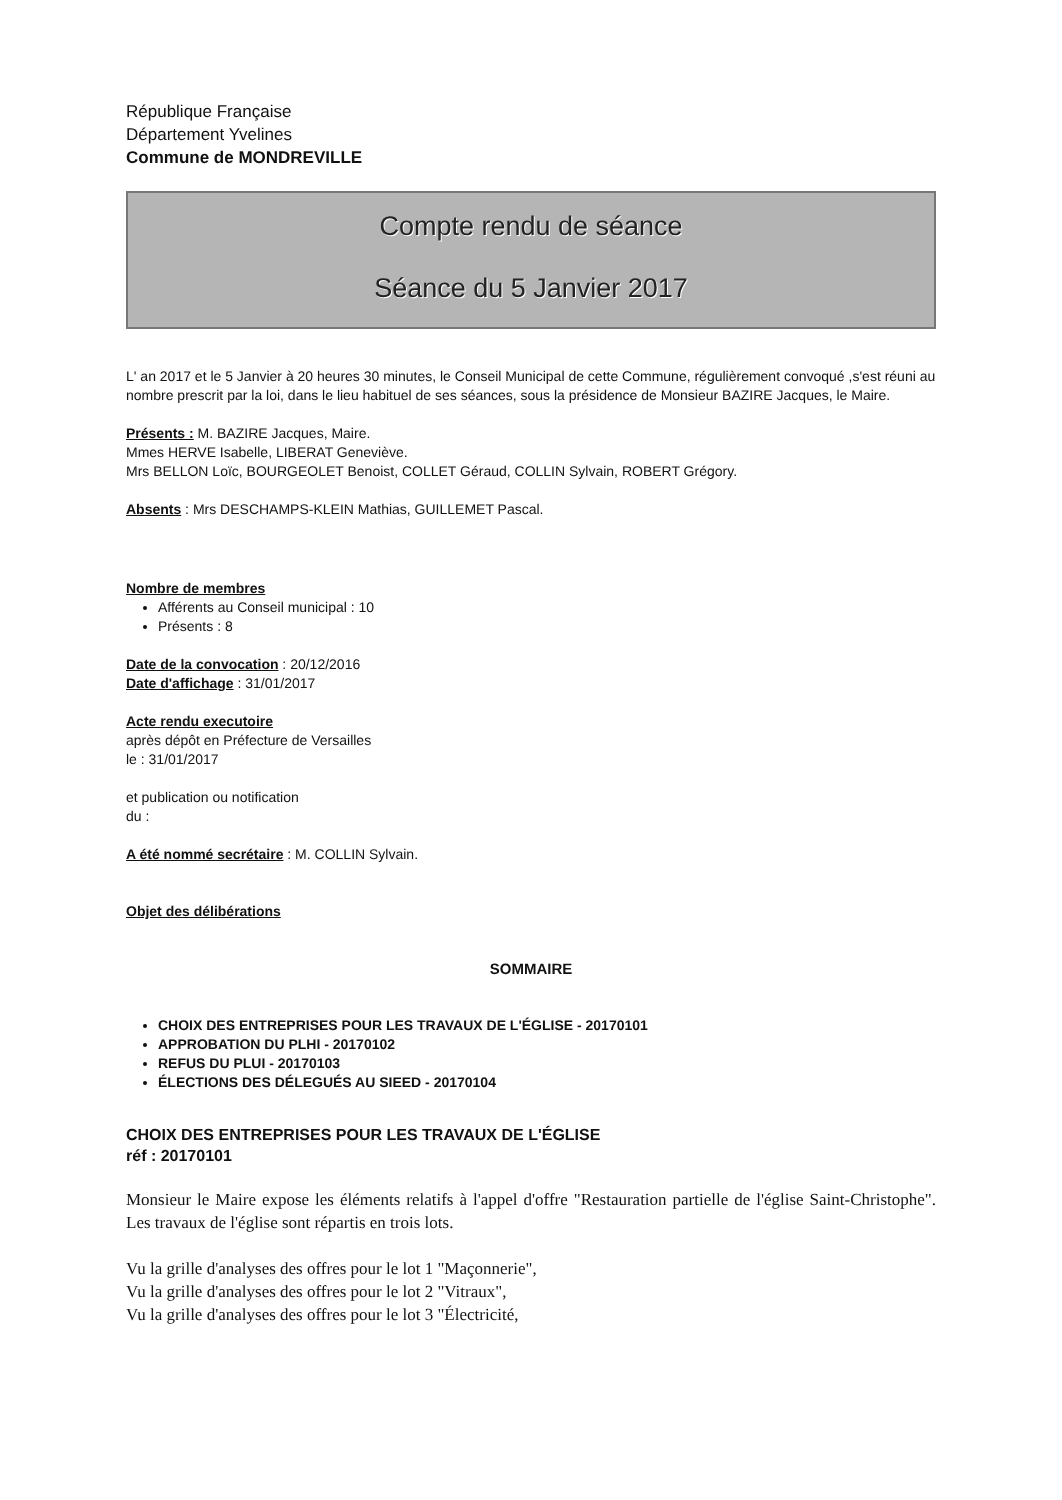République Française
Département Yvelines
Commune de MONDREVILLE
Compte rendu de séance
Séance du 5 Janvier 2017
L' an 2017 et le 5 Janvier à 20 heures 30 minutes, le Conseil Municipal de cette Commune, régulièrement convoqué ,s'est réuni au nombre prescrit par la loi, dans le lieu habituel de ses séances, sous la présidence de Monsieur BAZIRE Jacques, le Maire.
Présents : M. BAZIRE Jacques, Maire.
Mmes HERVE Isabelle, LIBERAT Geneviève.
Mrs BELLON Loïc, BOURGEOLET Benoist, COLLET Géraud, COLLIN Sylvain, ROBERT Grégory.
Absents : Mrs DESCHAMPS-KLEIN Mathias, GUILLEMET Pascal.
Nombre de membres
Afférents au Conseil municipal : 10
Présents : 8
Date de la convocation : 20/12/2016
Date d'affichage : 31/01/2017
Acte rendu executoire
après dépôt en Préfecture de Versailles
le : 31/01/2017
et publication ou notification
du :
A été nommé secrétaire : M. COLLIN Sylvain.
Objet des délibérations
SOMMAIRE
CHOIX DES ENTREPRISES POUR LES TRAVAUX DE L'ÉGLISE - 20170101
APPROBATION DU PLHI - 20170102
REFUS DU PLUI - 20170103
ÉLECTIONS DES DÉLEGUÉS AU SIEED - 20170104
CHOIX DES ENTREPRISES POUR LES TRAVAUX DE L'ÉGLISE
réf : 20170101
Monsieur le Maire expose les éléments relatifs à l'appel d'offre "Restauration partielle de l'église Saint-Christophe". Les travaux de l'église sont répartis en trois lots.
Vu la grille d'analyses des offres pour le lot 1 "Maçonnerie",
Vu la grille d'analyses des offres pour le lot 2 "Vitraux",
Vu la grille d'analyses des offres pour le lot 3 "Électricité,